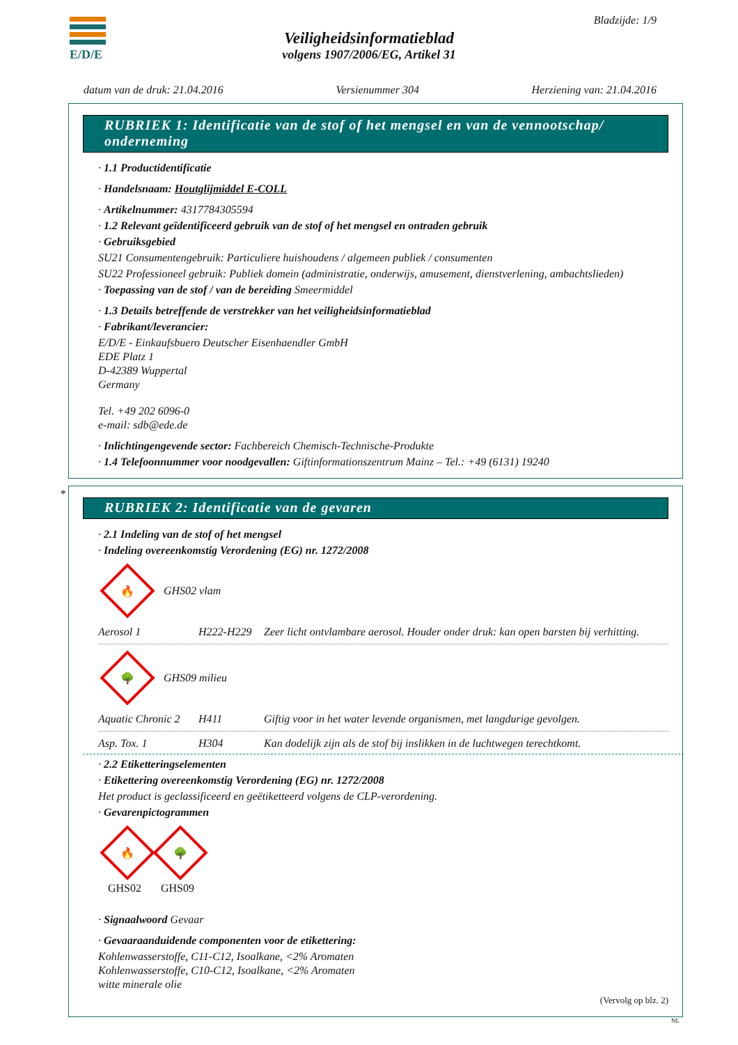E/D/E Bladzijde: 1/9
Veiligheidsinformatieblad
volgens 1907/2006/EG, Artikel 31
datum van de druk: 21.04.2016 Versienummer 304 Herziening van: 21.04.2016
RUBRIEK 1: Identificatie van de stof of het mengsel en van de vennootschap/ onderneming
· 1.1 Productidentificatie
· Handelsnaam: Houtglijmiddel E-COLL
· Artikelnummer: 4317784305594
· 1.2 Relevant geïdentificeerd gebruik van de stof of het mengsel en ontraden gebruik
· Gebruiksgebied
SU21 Consumentengebruik: Particuliere huishoudens / algemeen publiek / consumenten
SU22 Professioneel gebruik: Publiek domein (administratie, onderwijs, amusement, dienstverlening, ambachtslieden)
· Toepassing van de stof / van de bereiding Smeermiddel
· 1.3 Details betreffende de verstrekker van het veiligheidsinformatieblad
· Fabrikant/leverancier:
E/D/E - Einkaufsbuero Deutscher Eisenhaendler GmbH
EDE Platz 1
D-42389 Wuppertal
Germany
Tel. +49 202 6096-0
e-mail: sdb@ede.de
· Inlichtingengevende sector: Fachbereich Chemisch-Technische-Produkte
· 1.4 Telefoonnummer voor noodgevallen: Giftinformationszentrum Mainz – Tel.: +49 (6131) 19240
*
RUBRIEK 2: Identificatie van de gevaren
· 2.1 Indeling van de stof of het mengsel
· Indeling overeenkomstig Verordening (EG) nr. 1272/2008
🔥
GHS02 vlam
| Aerosol 1 | H222-H229 | Zeer licht ontvlambare aerosol. Houder onder druk: kan open barsten bij verhitting. |
🌳
GHS09 milieu
| Aquatic Chronic 2 | H411 | Giftig voor in het water levende organismen, met langdurige gevolgen. |
| Asp. Tox. 1 | H304 | Kan dodelijk zijn als de stof bij inslikken in de luchtwegen terechtkomt. |
· 2.2 Etiketteringselementen
· Etikettering overeenkomstig Verordening (EG) nr. 1272/2008
Het product is geclassificeerd en geëtiketteerd volgens de CLP-verordening.
· Gevarenpictogrammen
🔥
GHS02
🌳
GHS09
· Signaalwoord Gevaar
· Gevaaraanduidende componenten voor de etikettering:
Kohlenwasserstoffe, C11-C12, Isoalkane, <2% Aromaten
Kohlenwasserstoffe, C10-C12, Isoalkane, <2% Aromaten
witte minerale olie
(Vervolg op blz. 2)
NL